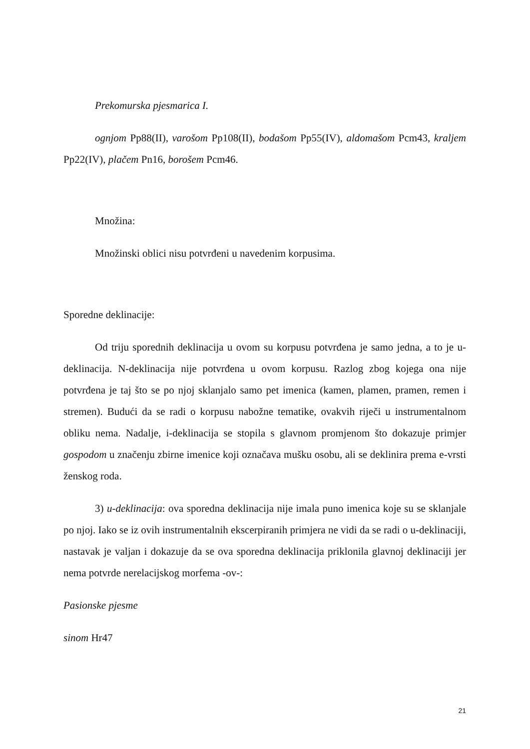Prekomurska pjesmarica I.
ognjom Pp88(II), varošom Pp108(II), bodašom Pp55(IV), aldomašom Pcm43, kraljem Pp22(IV), plačem Pn16, borošem Pcm46.
Množina:
Množinski oblici nisu potvrđeni u navedenim korpusima.
Sporedne deklinacije:
Od triju sporednih deklinacija u ovom su korpusu potvrđena je samo jedna, a to je u-deklinacija. N-deklinacija nije potvrđena u ovom korpusu. Razlog zbog kojega ona nije potvrđena je taj što se po njoj sklanjalo samo pet imenica (kamen, plamen, pramen, remen i stremen). Budući da se radi o korpusu nabožne tematike, ovakvih riječi u instrumentalnom obliku nema. Nadalje, i-deklinacija se stopila s glavnom promjenom što dokazuje primjer gospodom u značenju zbirne imenice koji označava mušku osobu, ali se deklinira prema e-vrsti ženskog roda.
3) u-deklinacija: ova sporedna deklinacija nije imala puno imenica koje su se sklanjale po njoj. Iako se iz ovih instrumentalnih ekscerpiranih primjera ne vidi da se radi o u-deklinaciji, nastavak je valjan i dokazuje da se ova sporedna deklinacija priklonila glavnoj deklinaciji jer nema potvrde nerelacijskog morfema -ov-:
Pasionske pjesme
sinom Hr47
21